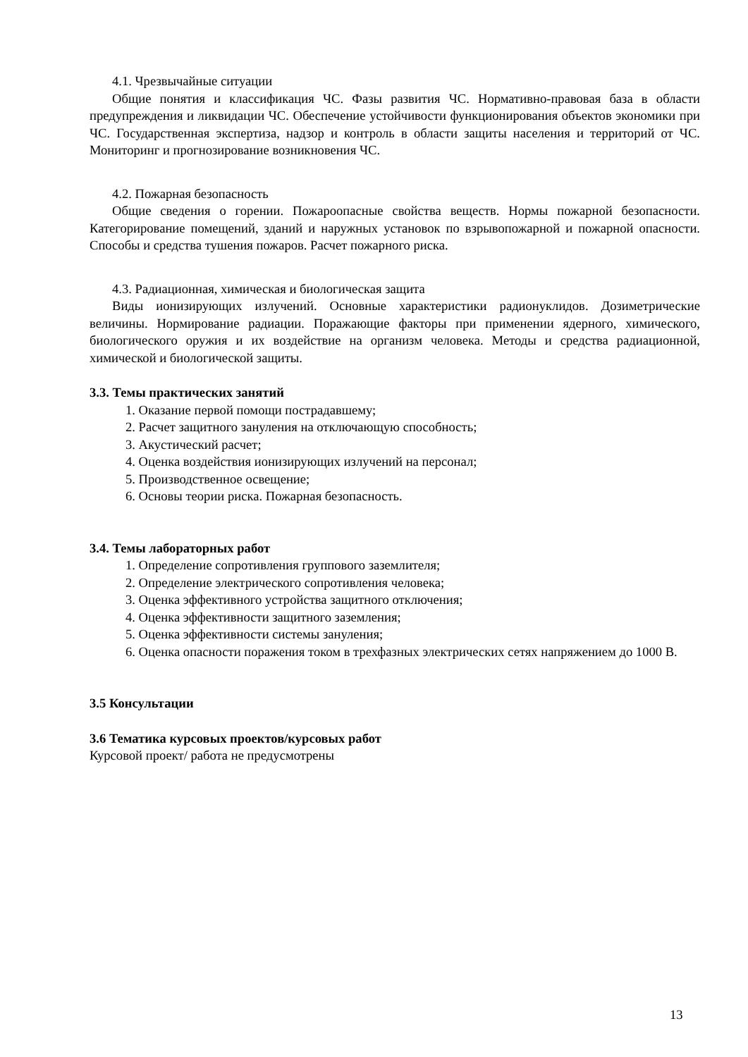4.1. Чрезвычайные ситуации
Общие понятия и классификация ЧС. Фазы развития ЧС. Нормативно-правовая база в области предупреждения и ликвидации ЧС. Обеспечение устойчивости функционирования объектов экономики при ЧС. Государственная экспертиза, надзор и контроль в области защиты населения и территорий от ЧС. Мониторинг и прогнозирование возникновения ЧС.
4.2. Пожарная безопасность
Общие сведения о горении. Пожароопасные свойства веществ. Нормы пожарной безопасности. Категорирование помещений, зданий и наружных установок по взрывопожарной и пожарной опасности. Способы и средства тушения пожаров. Расчет пожарного риска.
4.3. Радиационная, химическая и биологическая защита
Виды ионизирующих излучений. Основные характеристики радионуклидов. Дозиметрические величины. Нормирование радиации. Поражающие факторы при применении ядерного, химического, биологического оружия и их воздействие на организм человека. Методы и средства радиационной, химической и биологической защиты.
3.3. Темы практических занятий
1. Оказание первой помощи пострадавшему;
2. Расчет защитного зануления на отключающую способность;
3. Акустический расчет;
4. Оценка воздействия ионизирующих излучений на персонал;
5. Производственное освещение;
6. Основы теории риска. Пожарная безопасность.
3.4. Темы лабораторных работ
1. Определение сопротивления группового заземлителя;
2. Определение электрического сопротивления человека;
3. Оценка эффективного устройства защитного отключения;
4. Оценка эффективности защитного заземления;
5. Оценка эффективности системы зануления;
6. Оценка опасности поражения током в трехфазных электрических сетях напряжением до 1000 В.
3.5 Консультации
3.6 Тематика курсовых проектов/курсовых работ
Курсовой проект/ работа не предусмотрены
13